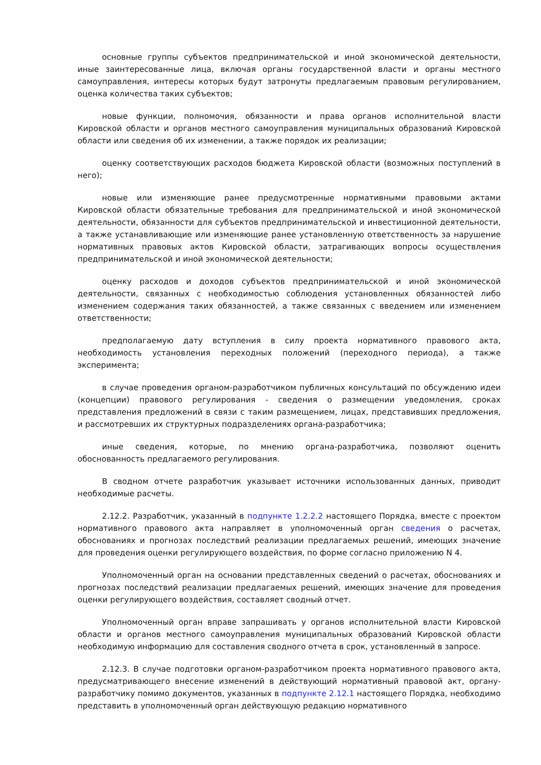основные группы субъектов предпринимательской и иной экономической деятельности, иные заинтересованные лица, включая органы государственной власти и органы местного самоуправления, интересы которых будут затронуты предлагаемым правовым регулированием, оценка количества таких субъектов;
новые функции, полномочия, обязанности и права органов исполнительной власти Кировской области и органов местного самоуправления муниципальных образований Кировской области или сведения об их изменении, а также порядок их реализации;
оценку соответствующих расходов бюджета Кировской области (возможных поступлений в него);
новые или изменяющие ранее предусмотренные нормативными правовыми актами Кировской области обязательные требования для предпринимательской и иной экономической деятельности, обязанности для субъектов предпринимательской и инвестиционной деятельности, а также устанавливающие или изменяющие ранее установленную ответственность за нарушение нормативных правовых актов Кировской области, затрагивающих вопросы осуществления предпринимательской и иной экономической деятельности;
оценку расходов и доходов субъектов предпринимательской и иной экономической деятельности, связанных с необходимостью соблюдения установленных обязанностей либо изменением содержания таких обязанностей, а также связанных с введением или изменением ответственности;
предполагаемую дату вступления в силу проекта нормативного правового акта, необходимость установления переходных положений (переходного периода), а также эксперимента;
в случае проведения органом-разработчиком публичных консультаций по обсуждению идеи (концепции) правового регулирования - сведения о размещении уведомления, сроках представления предложений в связи с таким размещением, лицах, представивших предложения, и рассмотревших их структурных подразделениях органа-разработчика;
иные сведения, которые, по мнению органа-разработчика, позволяют оценить обоснованность предлагаемого регулирования.
В сводном отчете разработчик указывает источники использованных данных, приводит необходимые расчеты.
2.12.2. Разработчик, указанный в подпункте 1.2.2.2 настоящего Порядка, вместе с проектом нормативного правового акта направляет в уполномоченный орган сведения о расчетах, обоснованиях и прогнозах последствий реализации предлагаемых решений, имеющих значение для проведения оценки регулирующего воздействия, по форме согласно приложению N 4.
Уполномоченный орган на основании представленных сведений о расчетах, обоснованиях и прогнозах последствий реализации предлагаемых решений, имеющих значение для проведения оценки регулирующего воздействия, составляет сводный отчет.
Уполномоченный орган вправе запрашивать у органов исполнительной власти Кировской области и органов местного самоуправления муниципальных образований Кировской области необходимую информацию для составления сводного отчета в срок, установленный в запросе.
2.12.3. В случае подготовки органом-разработчиком проекта нормативного правового акта, предусматривающего внесение изменений в действующий нормативный правовой акт, органу-разработчику помимо документов, указанных в подпункте 2.12.1 настоящего Порядка, необходимо представить в уполномоченный орган действующую редакцию нормативного